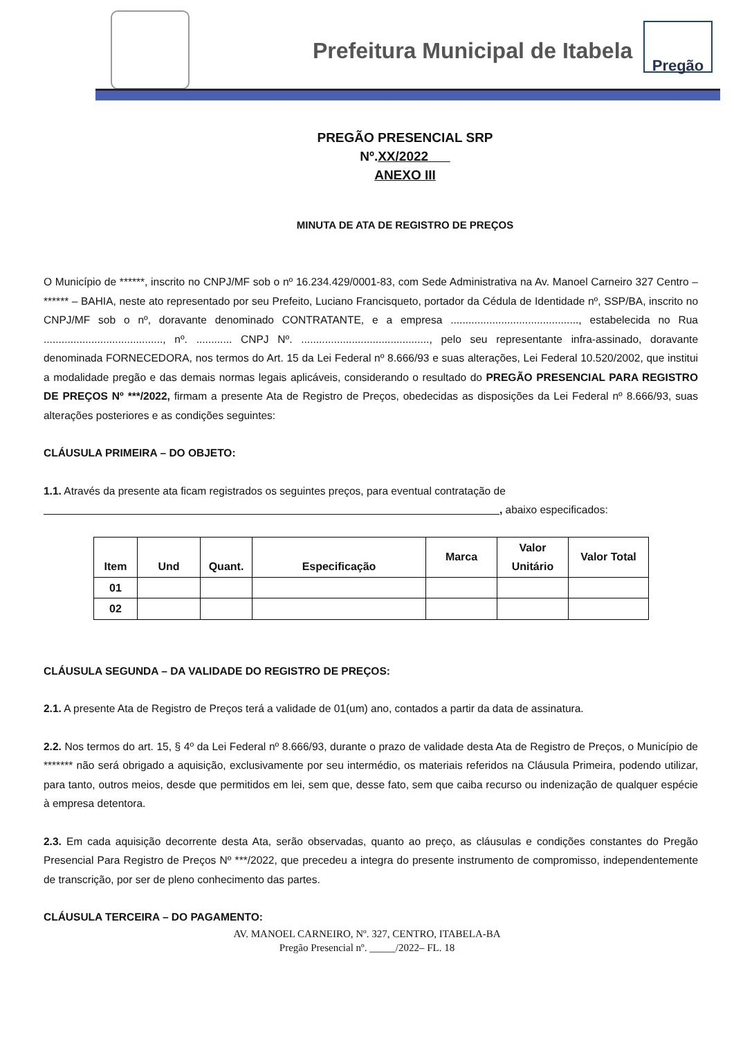Prefeitura Municipal de Itabela
Pregão
PREGÃO PRESENCIAL SRP
Nº.XX/2022
ANEXO III
MINUTA DE ATA DE REGISTRO DE PREÇOS
O Município de ******, inscrito no CNPJ/MF sob o nº 16.234.429/0001-83, com Sede Administrativa na Av. Manoel Carneiro 327 Centro – ****** – BAHIA, neste ato representado por seu Prefeito, Luciano Francisqueto, portador da Cédula de Identidade nº, SSP/BA, inscrito no CNPJ/MF sob o nº, doravante denominado CONTRATANTE, e a empresa ..........................................., estabelecida no Rua ........................................, nº. ............ CNPJ Nº. ..........................................., pelo seu representante infra-assinado, doravante denominada FORNECEDORA, nos termos do Art. 15 da Lei Federal nº 8.666/93 e suas alterações, Lei Federal 10.520/2002, que institui a modalidade pregão e das demais normas legais aplicáveis, considerando o resultado do PREGÃO PRESENCIAL PARA REGISTRO DE PREÇOS Nº ***/2022, firmam a presente Ata de Registro de Preços, obedecidas as disposições da Lei Federal nº 8.666/93, suas alterações posteriores e as condições seguintes:
CLÁUSULA PRIMEIRA – DO OBJETO:
1.1. Através da presente ata ficam registrados os seguintes preços, para eventual contratação de
, abaixo especificados:
| Item | Und | Quant. | Especificação | Marca | Valor Unitário | Valor Total |
| --- | --- | --- | --- | --- | --- | --- |
| 01 | | | | | | |
| 02 | | | | | | |
CLÁUSULA SEGUNDA – DA VALIDADE DO REGISTRO DE PREÇOS:
2.1. A presente Ata de Registro de Preços terá a validade de 01(um) ano, contados a partir da data de assinatura.
2.2. Nos termos do art. 15, § 4º da Lei Federal nº 8.666/93, durante o prazo de validade desta Ata de Registro de Preços, o Município de ******* não será obrigado a aquisição, exclusivamente por seu intermédio, os materiais referidos na Cláusula Primeira, podendo utilizar, para tanto, outros meios, desde que permitidos em lei, sem que, desse fato, sem que caiba recurso ou indenização de qualquer espécie à empresa detentora.
2.3. Em cada aquisição decorrente desta Ata, serão observadas, quanto ao preço, as cláusulas e condições constantes do Pregão Presencial Para Registro de Preços Nº ***/2022, que precedeu a integra do presente instrumento de compromisso, independentemente de transcrição, por ser de pleno conhecimento das partes.
CLÁUSULA TERCEIRA – DO PAGAMENTO:
AV. MANOEL CARNEIRO, Nº. 327, CENTRO, ITABELA-BA
Pregão Presencial nº. _____/2022– FL. 18